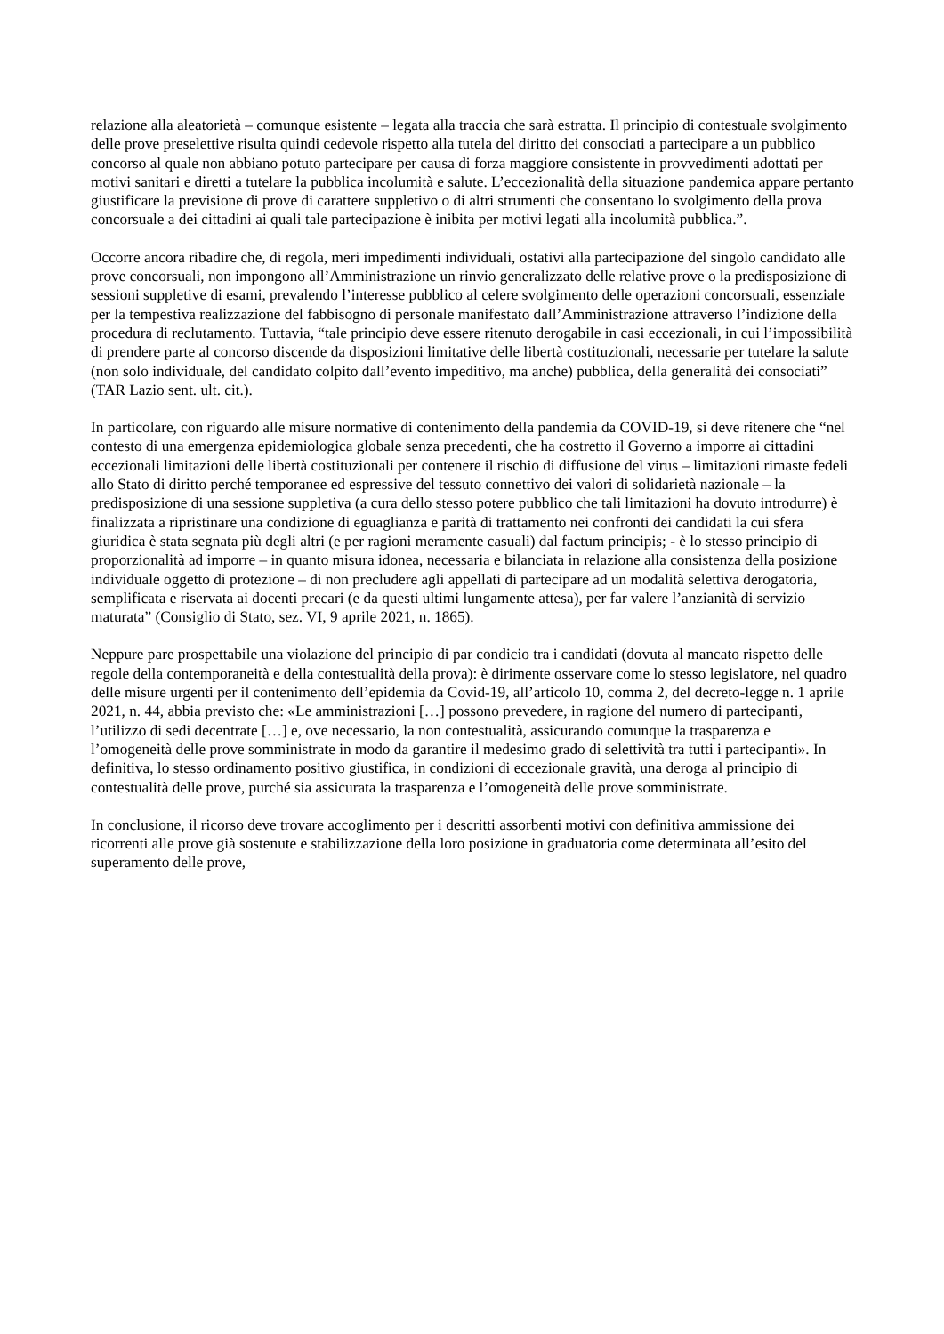relazione alla aleatorietà – comunque esistente – legata alla traccia che sarà estratta. Il principio di contestuale svolgimento delle prove preselettive risulta quindi cedevole rispetto alla tutela del diritto dei consociati a partecipare a un pubblico concorso al quale non abbiano potuto partecipare per causa di forza maggiore consistente in provvedimenti adottati per motivi sanitari e diretti a tutelare la pubblica incolumità e salute. L’eccezionalità della situazione pandemica appare pertanto giustificare la previsione di prove di carattere suppletivo o di altri strumenti che consentano lo svolgimento della prova concorsuale a dei cittadini ai quali tale partecipazione è inibita per motivi legati alla incolumità pubblica.”.
Occorre ancora ribadire che, di regola, meri impedimenti individuali, ostativi alla partecipazione del singolo candidato alle prove concorsuali, non impongono all’Amministrazione un rinvio generalizzato delle relative prove o la predisposizione di sessioni suppletive di esami, prevalendo l’interesse pubblico al celere svolgimento delle operazioni concorsuali, essenziale per la tempestiva realizzazione del fabbisogno di personale manifestato dall’Amministrazione attraverso l’indizione della procedura di reclutamento. Tuttavia, “tale principio deve essere ritenuto derogabile in casi eccezionali, in cui l’impossibilità di prendere parte al concorso discende da disposizioni limitative delle libertà costituzionali, necessarie per tutelare la salute (non solo individuale, del candidato colpito dall’evento impeditivo, ma anche) pubblica, della generalità dei consociati” (TAR Lazio sent. ult. cit.).
In particolare, con riguardo alle misure normative di contenimento della pandemia da COVID-19, si deve ritenere che “nel contesto di una emergenza epidemiologica globale senza precedenti, che ha costretto il Governo a imporre ai cittadini eccezionali limitazioni delle libertà costituzionali per contenere il rischio di diffusione del virus – limitazioni rimaste fedeli allo Stato di diritto perché temporanee ed espressive del tessuto connettivo dei valori di solidarietà nazionale – la predisposizione di una sessione suppletiva (a cura dello stesso potere pubblico che tali limitazioni ha dovuto introdurre) è finalizzata a ripristinare una condizione di eguaglianza e parità di trattamento nei confronti dei candidati la cui sfera giuridica è stata segnata più degli altri (e per ragioni meramente casuali) dal factum principis; - è lo stesso principio di proporzionalità ad imporre – in quanto misura idonea, necessaria e bilanciata in relazione alla consistenza della posizione individuale oggetto di protezione – di non precludere agli appellati di partecipare ad un modalità selettiva derogatoria, semplificata e riservata ai docenti precari (e da questi ultimi lungamente attesa), per far valere l’anzianità di servizio maturata” (Consiglio di Stato, sez. VI, 9 aprile 2021, n. 1865).
Neppure pare prospettabile una violazione del principio di par condicio tra i candidati (dovuta al mancato rispetto delle regole della contemporaneità e della contestualità della prova): è dirimente osservare come lo stesso legislatore, nel quadro delle misure urgenti per il contenimento dell’epidemia da Covid-19, all’articolo 10, comma 2, del decreto-legge n. 1 aprile 2021, n. 44, abbia previsto che: «Le amministrazioni […] possono prevedere, in ragione del numero di partecipanti, l’utilizzo di sedi decentrate […] e, ove necessario, la non contestualità, assicurando comunque la trasparenza e l’omogeneità delle prove somministrate in modo da garantire il medesimo grado di selettività tra tutti i partecipanti». In definitiva, lo stesso ordinamento positivo giustifica, in condizioni di eccezionale gravità, una deroga al principio di contestualità delle prove, purché sia assicurata la trasparenza e l’omogeneità delle prove somministrate.
In conclusione, il ricorso deve trovare accoglimento per i descritti assorbenti motivi con definitiva ammissione dei ricorrenti alle prove già sostenute e stabilizzazione della loro posizione in graduatoria come determinata all’esito del superamento delle prove,